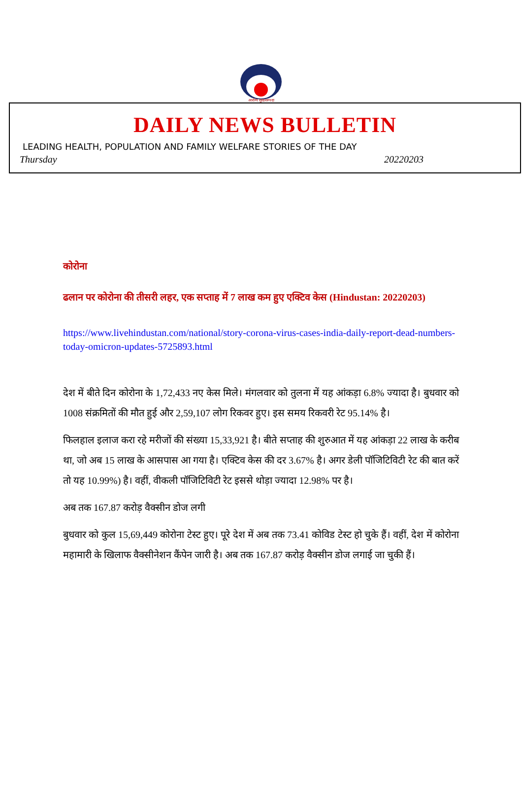आरोग्यं सुखसम्पदा
DAILY NEWS BULLETIN
LEADING HEALTH, POPULATION AND FAMILY WELFARE STORIES OF THE DAY
Thursday 20220203
कोरोना
ढलान पर कोरोना की तीसरी लहर, एक सप्ताह में 7 लाख कम हुए एक्टिव केस (Hindustan: 20220203)
https://www.livehindustan.com/national/story-corona-virus-cases-india-daily-report-dead-numbers-today-omicron-updates-5725893.html
देश में बीते दिन कोरोना के 1,72,433 नए केस मिले। मंगलवार को तुलना में यह आंकड़ा 6.8% ज्यादा है। बुधवार को 1008 संक्रमितों की मौत हुई और 2,59,107 लोग रिकवर हुए। इस समय रिकवरी रेट 95.14% है।
फिलहाल इलाज करा रहे मरीजों की संख्या 15,33,921 है। बीते सप्ताह की शुरुआत में यह आंकड़ा 22 लाख के करीब था, जो अब 15 लाख के आसपास आ गया है। एक्टिव केस की दर 3.67% है। अगर डेली पॉजिटिविटी रेट की बात करें तो यह 10.99%) है। वहीं, वीकली पॉजिटिविटी रेट इससे थोड़ा ज्यादा 12.98% पर है।
अब तक 167.87 करोड़ वैक्सीन डोज लगी
बुधवार को कुल 15,69,449 कोरोना टेस्ट हुए। पूरे देश में अब तक 73.41 कोविड टेस्ट हो चुके हैं। वहीं, देश में कोरोना महामारी के खिलाफ वैक्सीनेशन कैंपेन जारी है। अब तक 167.87 करोड़ वैक्सीन डोज लगाई जा चुकी हैं।